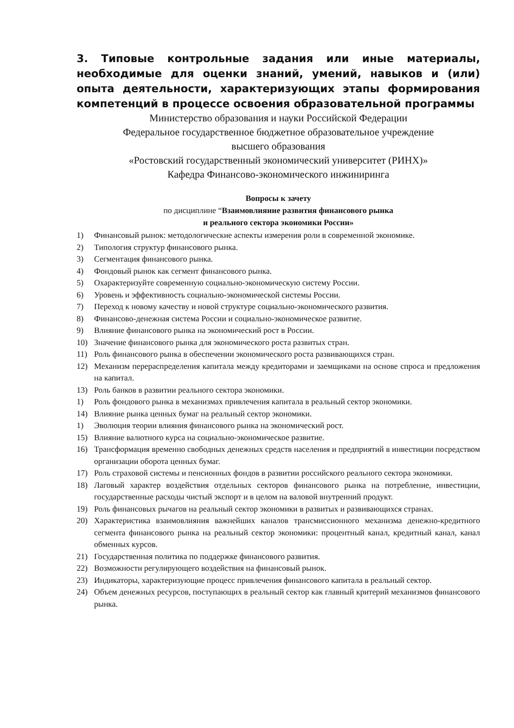3. Типовые контрольные задания или иные материалы, необходимые для оценки знаний, умений, навыков и (или) опыта деятельности, характеризующих этапы формирования компетенций в процессе освоения образовательной программы
Министерство образования и науки Российской Федерации
Федеральное государственное бюджетное образовательное учреждение
высшего образования
«Ростовский государственный экономический университет (РИНХ)»
Кафедра Финансово-экономического инжиниринга
Вопросы к зачету
по дисциплине “Взаимовлияние развития финансового рынка
и реального сектора экономики России»
1) Финансовый рынок: методологические аспекты измерения роли в современной экономике.
2) Типология структур финансового рынка.
3) Сегментация финансового рынка.
4) Фондовый рынок как сегмент финансового рынка.
5) Охарактеризуйте современную социально-экономическую систему России.
6) Уровень и эффективность социально-экономической системы России.
7) Переход к новому качеству и новой структуре социально-экономического развития.
8) Финансово-денежная система России и социально-экономическое развитие.
9) Влияние финансового рынка на экономический рост в России.
10) Значение финансового рынка для экономического роста развитых стран.
11) Роль финансового рынка в обеспечении экономического роста развивающихся стран.
12) Механизм перераспределения капитала между кредиторами и заемщиками на основе спроса и предложения на капитал.
13) Роль банков в развитии реального сектора экономики.
1) Роль фондового рынка в механизмах привлечения капитала в реальный сектор экономики.
14) Влияние рынка ценных бумаг на реальный сектор экономики.
1) Эволюция теории влияния финансового рынка на экономический рост.
15) Влияние валютного курса на социально-экономическое развитие.
16) Трансформация временно свободных денежных средств населения и предприятий в инвестиции посредством организации оборота ценных бумаг.
17) Роль страховой системы и пенсионных фондов в развитии российского реального сектора экономики.
18) Лаговый характер воздействия отдельных секторов финансового рынка на потребление, инвестиции, государственные расходы чистый экспорт и в целом на валовой внутренний продукт.
19) Роль финансовых рычагов на реальный сектор экономики в развитых и развивающихся странах.
20) Характеристика взаимовлияния важнейших каналов трансмиссионного механизма денежно-кредитного сегмента финансового рынка на реальный сектор экономики: процентный канал, кредитный канал, канал обменных курсов.
21) Государственная политика по поддержке финансового развития.
22) Возможности регулирующего воздействия на финансовый рынок.
23) Индикаторы, характеризующие процесс привлечения финансового капитала в реальный сектор.
24) Объем денежных ресурсов, поступающих в реальный сектор как главный критерий механизмов финансового рынка.